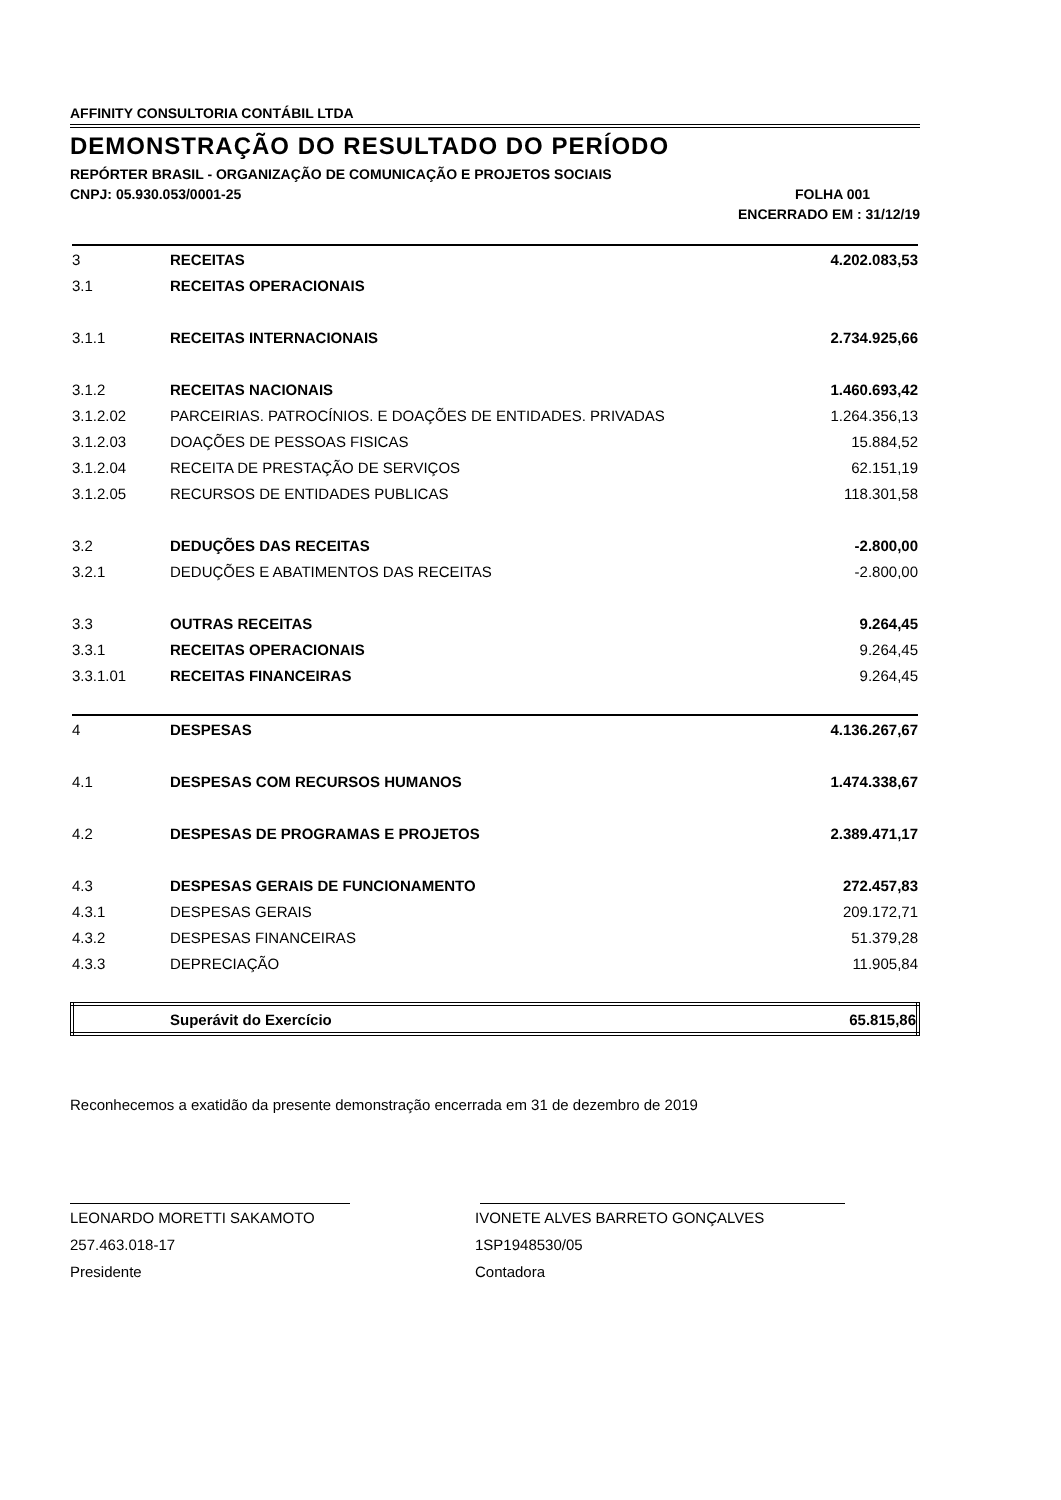AFFINITY CONSULTORIA CONTÁBIL LTDA
DEMONSTRAÇÃO DO RESULTADO DO PERÍODO
REPÓRTER BRASIL - ORGANIZAÇÃO DE COMUNICAÇÃO E PROJETOS SOCIAIS
CNPJ: 05.930.053/0001-25 FOLHA 001
ENCERRADO EM : 31/12/19
| 3 | RECEITAS | 4.202.083,53 |
| 3.1 | RECEITAS OPERACIONAIS | |
| 3.1.1 | RECEITAS INTERNACIONAIS | 2.734.925,66 |
| 3.1.2 | RECEITAS NACIONAIS | 1.460.693,42 |
| 3.1.2.02 | PARCEIRIAS. PATROCÍNIOS. E DOAÇÕES DE ENTIDADES. PRIVADAS | 1.264.356,13 |
| 3.1.2.03 | DOAÇÕES DE PESSOAS FISICAS | 15.884,52 |
| 3.1.2.04 | RECEITA DE PRESTAÇÃO DE SERVIÇOS | 62.151,19 |
| 3.1.2.05 | RECURSOS DE ENTIDADES PUBLICAS | 118.301,58 |
| 3.2 | DEDUÇÕES DAS RECEITAS | -2.800,00 |
| 3.2.1 | DEDUÇÕES E ABATIMENTOS DAS RECEITAS | -2.800,00 |
| 3.3 | OUTRAS RECEITAS | 9.264,45 |
| 3.3.1 | RECEITAS OPERACIONAIS | 9.264,45 |
| 3.3.1.01 | RECEITAS FINANCEIRAS | 9.264,45 |
| 4 | DESPESAS | 4.136.267,67 |
| 4.1 | DESPESAS COM RECURSOS HUMANOS | 1.474.338,67 |
| 4.2 | DESPESAS DE PROGRAMAS E PROJETOS | 2.389.471,17 |
| 4.3 | DESPESAS GERAIS DE FUNCIONAMENTO | 272.457,83 |
| 4.3.1 | DESPESAS GERAIS | 209.172,71 |
| 4.3.2 | DESPESAS FINANCEIRAS | 51.379,28 |
| 4.3.3 | DEPRECIAÇÃO | 11.905,84 |
| | Superávit do Exercício | 65.815,86 |
Reconhecemos a exatidão da presente demonstração encerrada em 31 de dezembro de 2019
LEONARDO MORETTI SAKAMOTO
257.463.018-17
Presidente
IVONETE ALVES BARRETO GONÇALVES
1SP1948530/05
Contadora